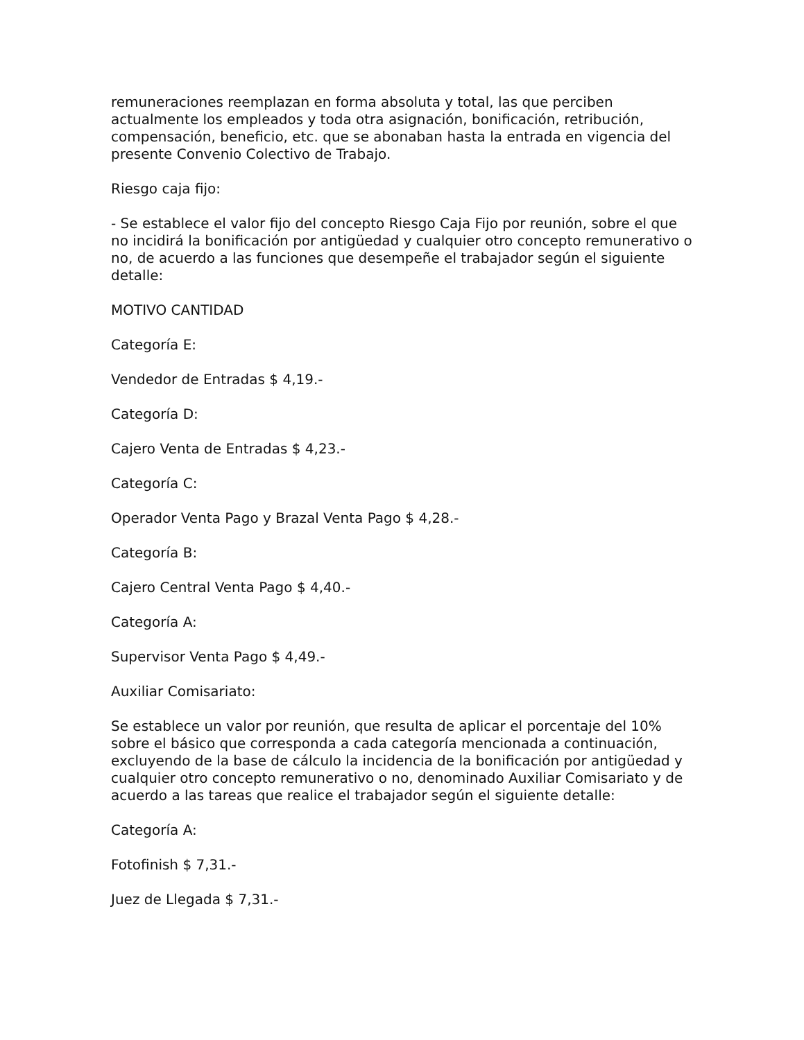remuneraciones reemplazan en forma absoluta y total, las que perciben actualmente los empleados y toda otra asignación, bonificación, retribución, compensación, beneficio, etc. que se abonaban hasta la entrada en vigencia del presente Convenio Colectivo de Trabajo.
Riesgo caja fijo:
- Se establece el valor fijo del concepto Riesgo Caja Fijo por reunión, sobre el que no incidirá la bonificación por antigüedad y cualquier otro concepto remunerativo o no, de acuerdo a las funciones que desempeñe el trabajador según el siguiente detalle:
MOTIVO CANTIDAD
Categoría E:
Vendedor de Entradas $ 4,19.-
Categoría D:
Cajero Venta de Entradas $ 4,23.-
Categoría C:
Operador Venta Pago y Brazal Venta Pago $ 4,28.-
Categoría B:
Cajero Central Venta Pago $ 4,40.-
Categoría A:
Supervisor Venta Pago $ 4,49.-
Auxiliar Comisariato:
Se establece un valor por reunión, que resulta de aplicar el porcentaje del 10% sobre el básico que corresponda a cada categoría mencionada a continuación, excluyendo de la base de cálculo la incidencia de la bonificación por antigüedad y cualquier otro concepto remunerativo o no, denominado Auxiliar Comisariato y de acuerdo a las tareas que realice el trabajador según el siguiente detalle:
Categoría A:
Fotofinish $ 7,31.-
Juez de Llegada $ 7,31.-